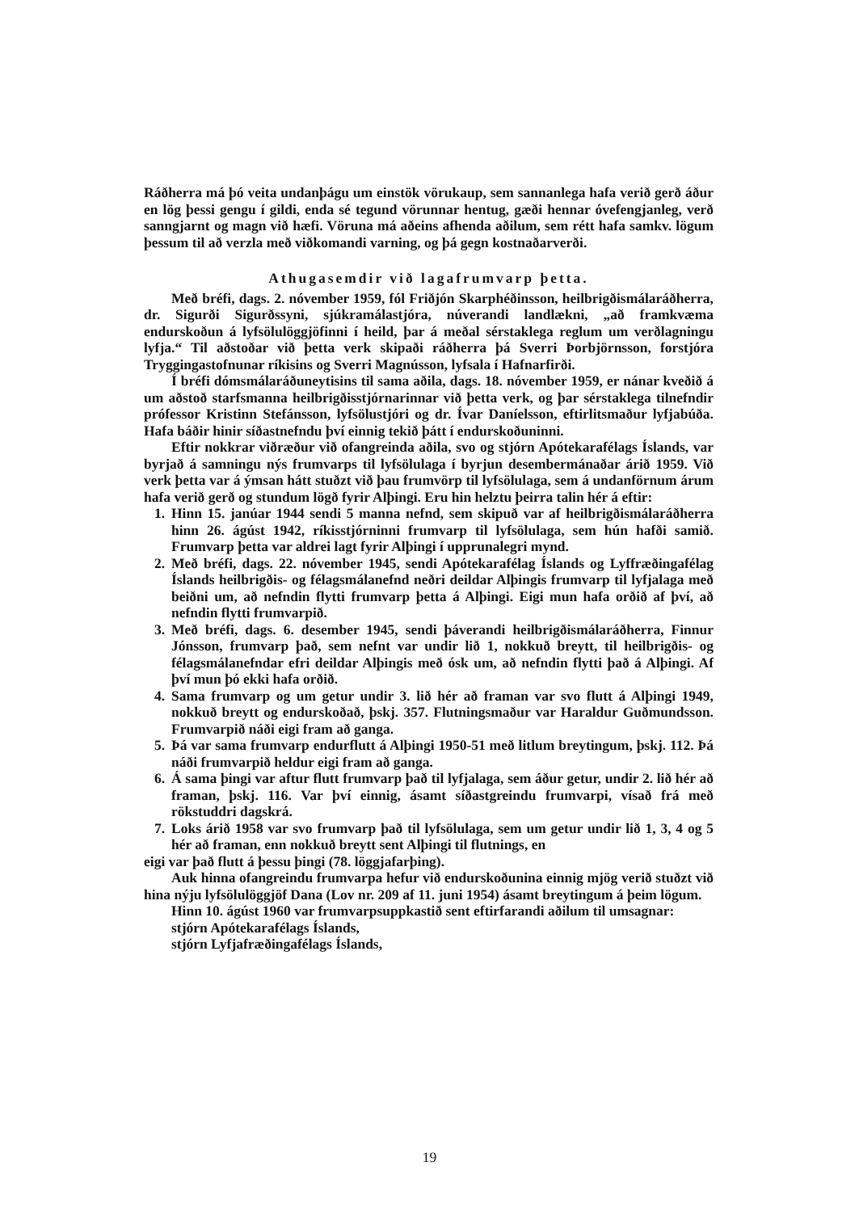Ráðherra má þó veita undanþágu um einstök vörukaup, sem sannanlega hafa verið gerð áður en lög þessi gengu í gildi, enda sé tegund vörunnar hentug, gæði hennar óvefengjanleg, verð sanngjarnt og magn við hæfi. Vöruna má aðeins afhenda aðilum, sem rétt hafa samkv. lögum þessum til að verzla með viðkomandi varning, og þá gegn kostnaðarverði.
Athugasemdir við lagafrumvarp þetta.
Með bréfi, dags. 2. nóvember 1959, fól Friðjón Skarphéðinsson, heilbrigðismálaráðherra, dr. Sigurði Sigurðssyni, sjúkramálastjóra, núverandi landlækni, „að framkvæma endurskoðun á lyfsölulöggjöfinni í heild, þar á meðal sérstaklega reglum um verðlagningu lyfja.“ Til aðstoðar við þetta verk skipaði ráðherra þá Sverri Þorbjörnsson, forstjóra Tryggingastofnunar ríkisins og Sverri Magnússon, lyfsala í Hafnarfirði.
Í bréfi dómsmálaráðuneytisins til sama aðila, dags. 18. nóvember 1959, er nánar kveðið á um aðstoð starfsmanna heilbrigðisstjórnarinnar við þetta verk, og þar sérstaklega tilnefndir prófessor Kristinn Stefánsson, lyfsölustjóri og dr. Ívar Daníelsson, eftirlitsmaður lyfjabúða. Hafa báðir hinir síðastnefndu því einnig tekið þátt í endurskoðuninni.
Eftir nokkrar viðræður við ofangreinda aðila, svo og stjórn Apótekarafélags Íslands, var byrjað á samningu nýs frumvarps til lyfsölulaga í byrjun desembermánaðar árið 1959. Við verk þetta var á ýmsan hátt stuðzt við þau frumvörp til lyfsölulaga, sem á undanförnum árum hafa verið gerð og stundum lögð fyrir Alþingi. Eru hin helztu þeirra talin hér á eftir:
1. Hinn 15. janúar 1944 sendi 5 manna nefnd, sem skipuð var af heilbrigðismálaráðherra hinn 26. ágúst 1942, ríkisstjórninni frumvarp til lyfsölulaga, sem hún hafði samið. Frumvarp þetta var aldrei lagt fyrir Alþingi í upprunalegri mynd.
2. Með bréfi, dags. 22. nóvember 1945, sendi Apótekarafélag Íslands og Lyffræðingafélag Íslands heilbrigðis- og félagsmálanefnd neðri deildar Alþingis frumvarp til lyfjalaga með beiðni um, að nefndin flytti frumvarp þetta á Alþingi. Eigi mun hafa orðið af því, að nefndin flytti frumvarpið.
3. Með bréfi, dags. 6. desember 1945, sendi þáverandi heilbrigðismálaráðherra, Finnur Jónsson, frumvarp það, sem nefnt var undir lið 1, nokkuð breytt, til heilbrigðis- og félagsmálanefndar efri deildar Alþingis með ósk um, að nefndin flytti það á Alþingi. Af því mun þó ekki hafa orðið.
4. Sama frumvarp og um getur undir 3. lið hér að framan var svo flutt á Alþingi 1949, nokkuð breytt og endurskoðað, þskj. 357. Flutningsmaður var Haraldur Guðmundsson. Frumvarpið náði eigi fram að ganga.
5. Þá var sama frumvarp endurflutt á Alþingi 1950-51 með litlum breytingum, þskj. 112. Þá náði frumvarpið heldur eigi fram að ganga.
6. Á sama þingi var aftur flutt frumvarp það til lyfjalaga, sem áður getur, undir 2. lið hér að framan, þskj. 116. Var því einnig, ásamt síðastgreindu frumvarpi, vísað frá með rökstuddri dagskrá.
7. Loks árið 1958 var svo frumvarp það til lyfsölulaga, sem um getur undir lið 1, 3, 4 og 5 hér að framan, enn nokkuð breytt sent Alþingi til flutnings, en
eigi var það flutt á þessu þingi (78. löggjafarþing).
Auk hinna ofangreindu frumvarpa hefur við endurskoðunina einnig mjög verið stuðzt við hina nýju lyfsölulöggjöf Dana (Lov nr. 209 af 11. juni 1954) ásamt breytingum á þeim lögum.
Hinn 10. ágúst 1960 var frumvarpsuppkastið sent eftirfarandi aðilum til umsagnar:
stjórn Apótekarafélags Íslands,
stjórn Lyfjafræðingafélags Íslands,
19